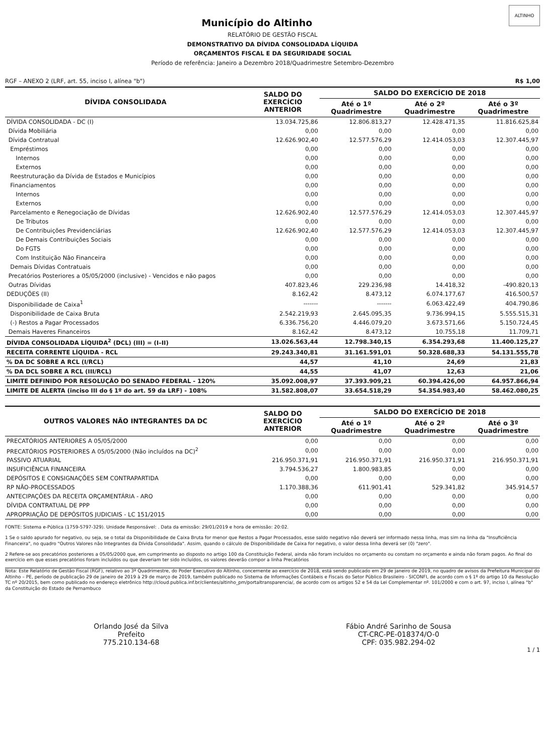ALTINHO
Município do Altinho
RELATÓRIO DE GESTÃO FISCAL
DEMONSTRATIVO DA DÍVIDA CONSOLIDADA LÍQUIDA
ORÇAMENTOS FISCAL E DA SEGURIDADE SOCIAL
Período de referência: Janeiro a Dezembro 2018/Quadrimestre Setembro-Dezembro
RGF – ANEXO 2 (LRF, art. 55, inciso I, alínea "b") R$ 1,00
| DÍVIDA CONSOLIDADA | SALDO DO EXERCÍCIO ANTERIOR | SALDO DO EXERCÍCIO DE 2018 | | |
| --- | --- | --- | --- | --- |
| | | Até o 1º Quadrimestre | Até o 2º Quadrimestre | Até o 3º Quadrimestre |
| DÍVIDA CONSOLIDADA - DC (I) | 13.034.725,86 | 12.806.813,27 | 12.428.471,35 | 11.816.625,84 |
| Dívida Mobiliária | 0,00 | 0,00 | 0,00 | 0,00 |
| Dívida Contratual | 12.626.902,40 | 12.577.576,29 | 12.414.053,03 | 12.307.445,97 |
| Empréstimos | 0,00 | 0,00 | 0,00 | 0,00 |
| Internos | 0,00 | 0,00 | 0,00 | 0,00 |
| Externos | 0,00 | 0,00 | 0,00 | 0,00 |
| Reestruturação da Dívida de Estados e Municípios | 0,00 | 0,00 | 0,00 | 0,00 |
| Financiamentos | 0,00 | 0,00 | 0,00 | 0,00 |
| Internos | 0,00 | 0,00 | 0,00 | 0,00 |
| Externos | 0,00 | 0,00 | 0,00 | 0,00 |
| Parcelamento e Renegociação de Dívidas | 12.626.902,40 | 12.577.576,29 | 12.414.053,03 | 12.307.445,97 |
| De Tributos | 0,00 | 0,00 | 0,00 | 0,00 |
| De Contribuições Previdenciárias | 12.626.902,40 | 12.577.576,29 | 12.414.053,03 | 12.307.445,97 |
| De Demais Contribuições Sociais | 0,00 | 0,00 | 0,00 | 0,00 |
| Do FGTS | 0,00 | 0,00 | 0,00 | 0,00 |
| Com Instituição Não Financeira | 0,00 | 0,00 | 0,00 | 0,00 |
| Demais Dívidas Contratuais | 0,00 | 0,00 | 0,00 | 0,00 |
| Precatórios Posteriores a 05/05/2000 (inclusive) - Vencidos e não pagos | 0,00 | 0,00 | 0,00 | 0,00 |
| Outras Dívidas | 407.823,46 | 229.236,98 | 14.418,32 | -490.820,13 |
| DEDUÇÕES (II) | 8.162,42 | 8.473,12 | 6.074.177,67 | 416.500,57 |
| Disponibilidade de Caixa<sup>1</sup> | ------- | ------- | 6.063.422,49 | 404.790,86 |
| Disponibilidade de Caixa Bruta | 2.542.219,93 | 2.645.095,35 | 9.736.994,15 | 5.555.515,31 |
| (-) Restos a Pagar Processados | 6.336.756,20 | 4.446.079,20 | 3.673.571,66 | 5.150.724,45 |
| Demais Haveres Financeiros | 8.162,42 | 8.473,12 | 10.755,18 | 11.709,71 |
| DÍVIDA CONSOLIDADA LÍQUIDA<sup>2</sup> (DCL) (III) = (I–II) | 13.026.563,44 | 12.798.340,15 | 6.354.293,68 | 11.400.125,27 |
| RECEITA CORRENTE LÍQUIDA - RCL | 29.243.340,81 | 31.161.591,01 | 50.328.688,33 | 54.131.555,78 |
| % DA DC SOBRE A RCL (I/RCL) | 44,57 | 41,10 | 24,69 | 21,83 |
| % DA DCL SOBRE A RCL (III/RCL) | 44,55 | 41,07 | 12,63 | 21,06 |
| LIMITE DEFINIDO POR RESOLUÇÃO DO SENADO FEDERAL - 120% | 35.092.008,97 | 37.393.909,21 | 60.394.426,00 | 64.957.866,94 |
| LIMITE DE ALERTA (inciso III do § 1º do art. 59 da LRF) - 108% | 31.582.808,07 | 33.654.518,29 | 54.354.983,40 | 58.462.080,25 |
| OUTROS VALORES NÃO INTEGRANTES DA DC | SALDO DO EXERCÍCIO ANTERIOR | SALDO DO EXERCÍCIO DE 2018 | | |
| --- | --- | --- | --- | --- |
| | | Até o 1º Quadrimestre | Até o 2º Quadrimestre | Até o 3º Quadrimestre |
| PRECATÓRIOS ANTERIORES A 05/05/2000 | 0,00 | 0,00 | 0,00 | 0,00 |
| PRECATÓRIOS POSTERIORES A 05/05/2000 (Não incluídos na DC)<sup>2</sup> | 0,00 | 0,00 | 0,00 | 0,00 |
| PASSIVO ATUARIAL | 216.950.371,91 | 216.950.371,91 | 216.950.371,91 | 216.950.371,91 |
| INSUFICIÊNCIA FINANCEIRA | 3.794.536,27 | 1.800.983,85 | 0,00 | 0,00 |
| DEPÓSITOS E CONSIGNAÇÕES SEM CONTRAPARTIDA | 0,00 | 0,00 | 0,00 | 0,00 |
| RP NÃO-PROCESSADOS | 1.170.388,36 | 611.901,41 | 529.341,82 | 345.914,57 |
| ANTECIPAÇÕES DA RECEITA ORÇAMENTÁRIA - ARO | 0,00 | 0,00 | 0,00 | 0,00 |
| DÍVIDA CONTRATUAL DE PPP | 0,00 | 0,00 | 0,00 | 0,00 |
| APROPRIAÇÃO DE DEPÓSITOS JUDICIAIS - LC 151/2015 | 0,00 | 0,00 | 0,00 | 0,00 |
FONTE: Sistema e-Pública (1759-5797-329). Unidade Responsável: . Data da emissão: 29/01/2019 e hora de emissão: 20:02.
1 Se o saldo apurado for negativo, ou seja, se o total da Disponibilidade de Caixa Bruta for menor que Restos a Pagar Processados, esse saldo negativo não deverá ser informado nessa linha, mas sim na linha da "Insuficiência Financeira", no quadro "Outros Valores não Integrantes da Dívida Consolidada". Assim, quando o cálculo de Disponibilidade de Caixa for negativo, o valor dessa linha deverá ser (0) "zero".
2 Refere-se aos precatórios posteriores a 05/05/2000 que, em cumprimento ao disposto no artigo 100 da Constituição Federal, ainda não foram incluídos no orçamento ou constam no orçamento e ainda não foram pagos. Ao final do exercício em que esses precatórios foram incluídos ou que deveriam ter sido incluídos, os valores deverão compor a linha Precatórios
Nota: Este Relatório de Gestão Fiscal (RGF), relativo ao 3º Quadrimestre, do Poder Executivo do Altinho, concernente ao exercício de 2018, está sendo publicado em 29 de janeiro de 2019, no quadro de avisos da Prefeitura Municipal do Altinho – PE, período de publicação 29 de janeiro de 2019 à 29 de março de 2019, também publicado no Sistema de Informações Contábeis e Fiscais do Setor Público Brasileiro - SICONFI, de acordo com o § 1º do artigo 10 da Resolução TC nº 20/2015, bem como publicado no endereço eletrônico http://cloud.publica.inf.br/clientes/altinho_pm/portaltransparencia/, de acordo com os artigos 52 e 54 da Lei Complementar nº. 101/2000 e com o art. 97, inciso I, alínea "b" da Constituição do Estado de Pernambuco
Orlando José da Silva
Prefeito
775.210.134-68
Fábio André Sarinho de Sousa
CT-CRC-PE-018374/O-0
CPF: 035.982.294-02
1 / 1